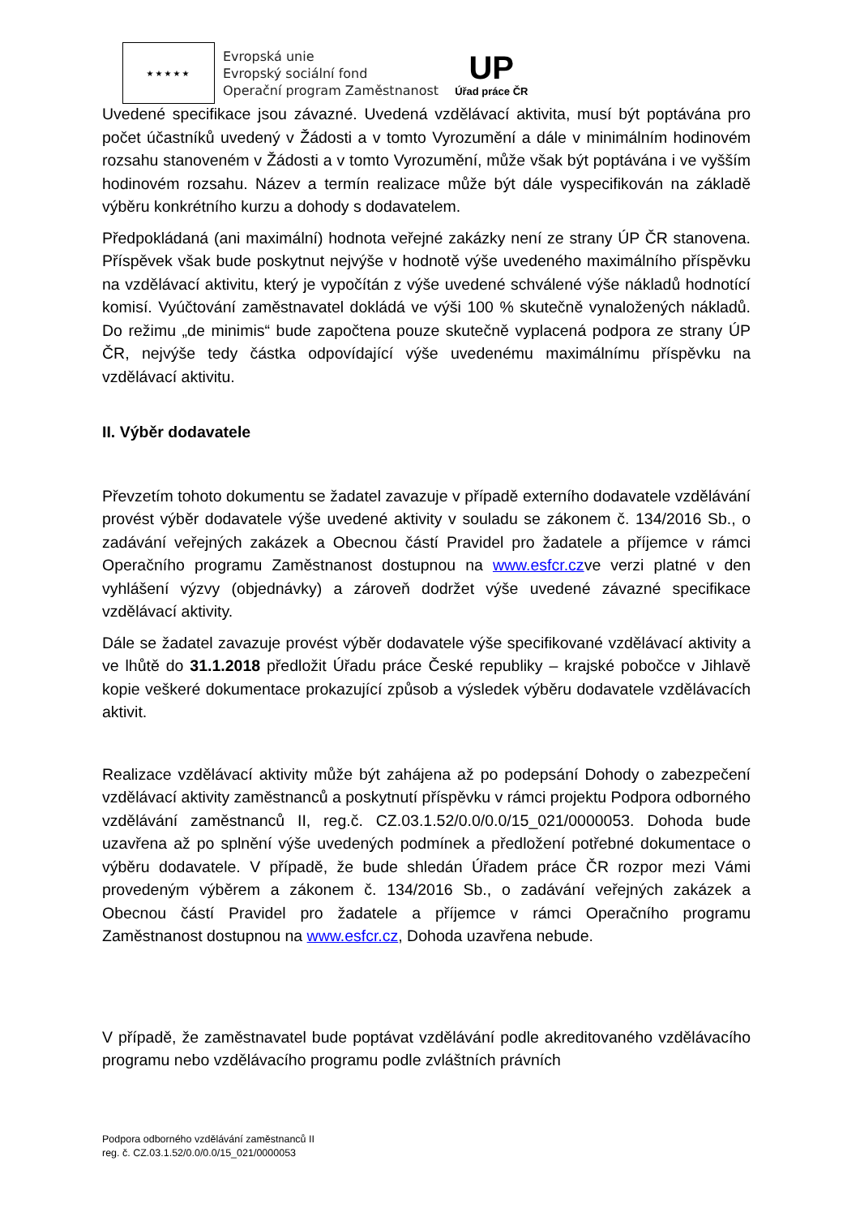★★★★★
Evropská unie
Evropský sociální fond
Operační program Zaměstnanost
UP
Úřad práce ČR
Uvedené specifikace jsou závazné. Uvedená vzdělávací aktivita, musí být poptávána pro počet účastníků uvedený v Žádosti a v tomto Vyrozumění a dále v minimálním hodinovém rozsahu stanoveném v Žádosti a v tomto Vyrozumění, může však být poptávána i ve vyšším hodinovém rozsahu. Název a termín realizace může být dále vyspecifikován na základě výběru konkrétního kurzu a dohody s dodavatelem.
Předpokládaná (ani maximální) hodnota veřejné zakázky není ze strany ÚP ČR stanovena. Příspěvek však bude poskytnut nejvýše v hodnotě výše uvedeného maximálního příspěvku na vzdělávací aktivitu, který je vypočítán z výše uvedené schválené výše nákladů hodnotící komisí. Vyúčtování zaměstnavatel dokládá ve výši 100 % skutečně vynaložených nákladů. Do režimu „de minimis“ bude započtena pouze skutečně vyplacená podpora ze strany ÚP ČR, nejvýše tedy částka odpovídající výše uvedenému maximálnímu příspěvku na vzdělávací aktivitu.
II. Výběr dodavatele
Převzetím tohoto dokumentu se žadatel zavazuje v případě externího dodavatele vzdělávání provést výběr dodavatele výše uvedené aktivity v souladu se zákonem č. 134/2016 Sb., o zadávání veřejných zakázek a Obecnou částí Pravidel pro žadatele a příjemce v rámci Operačního programu Zaměstnanost dostupnou na www.esfcr.czve verzi platné v den vyhlášení výzvy (objednávky) a zároveň dodržet výše uvedené závazné specifikace vzdělávací aktivity.
Dále se žadatel zavazuje provést výběr dodavatele výše specifikované vzdělávací aktivity a ve lhůtě do 31.1.2018 předložit Úřadu práce České republiky – krajské pobočce v Jihlavě kopie veškeré dokumentace prokazující způsob a výsledek výběru dodavatele vzdělávacích aktivit.
Realizace vzdělávací aktivity může být zahájena až po podepsání Dohody o zabezpečení vzdělávací aktivity zaměstnanců a poskytnutí příspěvku v rámci projektu Podpora odborného vzdělávání zaměstnanců II, reg.č. CZ.03.1.52/0.0/0.0/15_021/0000053. Dohoda bude uzavřena až po splnění výše uvedených podmínek a předložení potřebné dokumentace o výběru dodavatele. V případě, že bude shledán Úřadem práce ČR rozpor mezi Vámi provedeným výběrem a zákonem č. 134/2016 Sb., o zadávání veřejných zakázek a Obecnou částí Pravidel pro žadatele a příjemce v rámci Operačního programu Zaměstnanost dostupnou na www.esfcr.cz, Dohoda uzavřena nebude.
V případě, že zaměstnavatel bude poptávat vzdělávání podle akreditovaného vzdělávacího programu nebo vzdělávacího programu podle zvláštních právních
Podpora odborného vzdělávání zaměstnanců II
reg. č. CZ.03.1.52/0.0/0.0/15_021/0000053